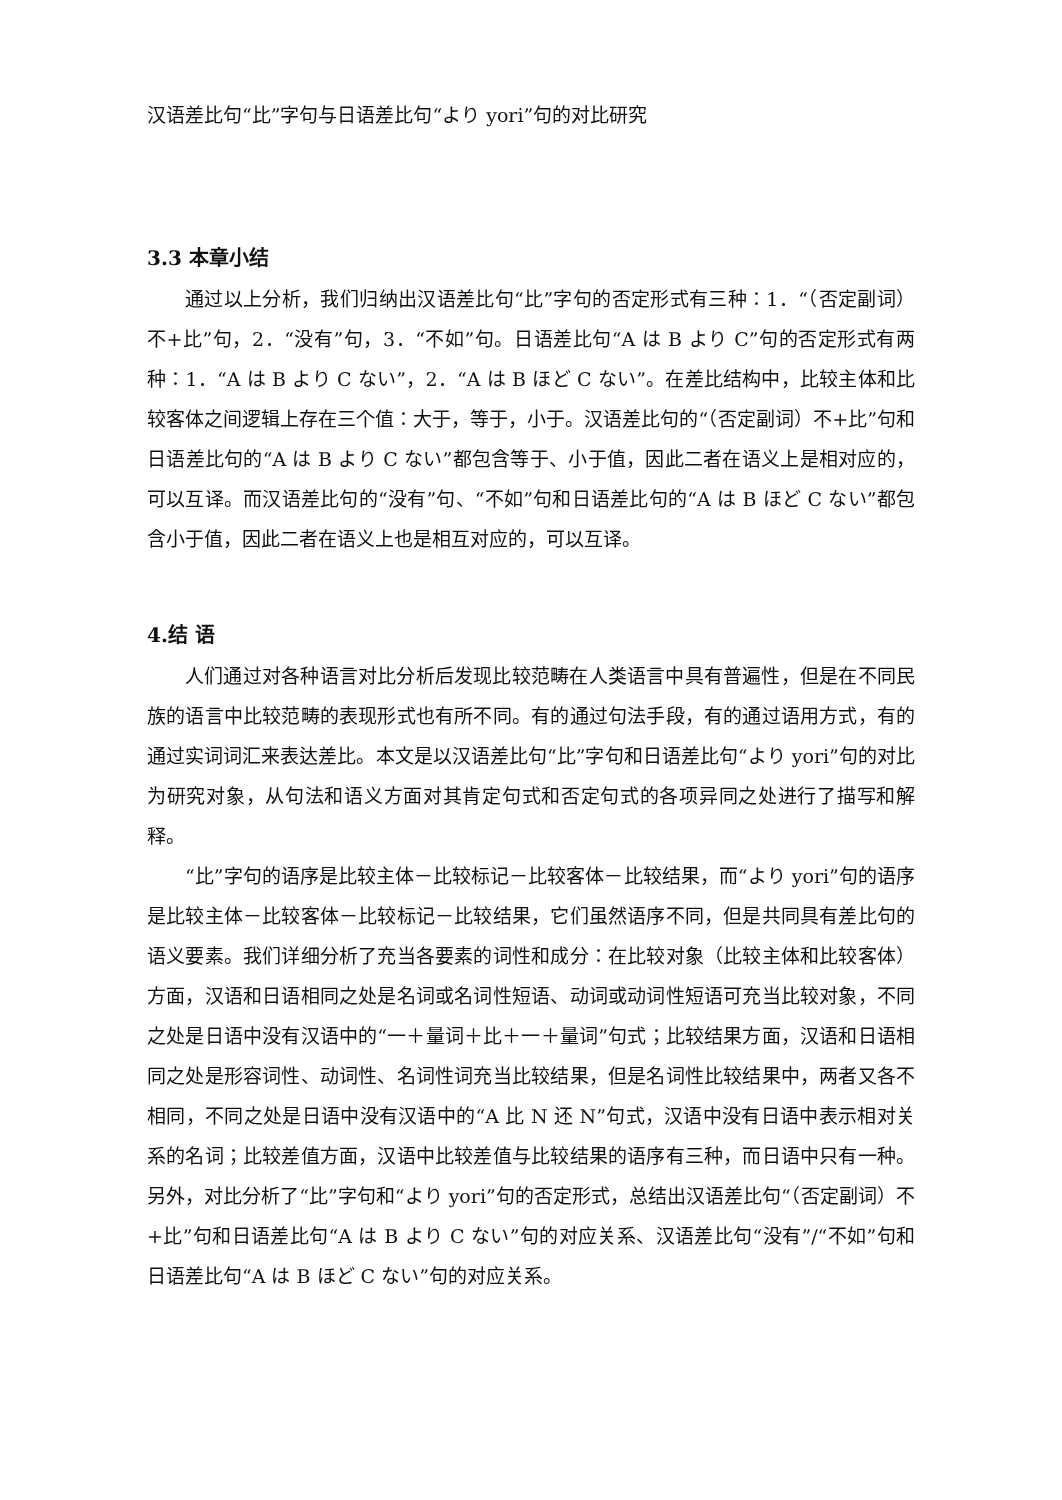汉语差比句“比”字句与日语差比句“より yori”句的对比研究
3.3 本章小结
通过以上分析，我们归纳出汉语差比句“比”字句的否定形式有三种：1．“（否定副词）不+比”句，2．“没有”句，3．“不如”句。日语差比句“A は B より C”句的否定形式有两种：1．“A は B より C ない”，2．“A は B ほど C ない”。在差比结构中，比较主体和比较客体之间逻辑上存在三个值：大于，等于，小于。汉语差比句的“（否定副词）不+比”句和日语差比句的“A は B より C ない”都包含等于、小于值，因此二者在语义上是相对应的，可以互译。而汉语差比句的“没有”句、“不如”句和日语差比句的“A は B ほど C ない”都包含小于值，因此二者在语义上也是相互对应的，可以互译。
4.结 语
人们通过对各种语言对比分析后发现比较范畴在人类语言中具有普遍性，但是在不同民族的语言中比较范畴的表现形式也有所不同。有的通过句法手段，有的通过语用方式，有的通过实词词汇来表达差比。本文是以汉语差比句“比”字句和日语差比句“より yori”句的对比为研究对象，从句法和语义方面对其肯定句式和否定句式的各项异同之处进行了描写和解释。
“比”字句的语序是比较主体－比较标记－比较客体－比较结果，而“より yori”句的语序是比较主体－比较客体－比较标记－比较结果，它们虽然语序不同，但是共同具有差比句的语义要素。我们详细分析了充当各要素的词性和成分：在比较对象（比较主体和比较客体）方面，汉语和日语相同之处是名词或名词性短语、动词或动词性短语可充当比较对象，不同之处是日语中没有汉语中的“一＋量词＋比＋一＋量词”句式；比较结果方面，汉语和日语相同之处是形容词性、动词性、名词性词充当比较结果，但是名词性比较结果中，两者又各不相同，不同之处是日语中没有汉语中的“A 比 N 还 N”句式，汉语中没有日语中表示相对关系的名词；比较差值方面，汉语中比较差值与比较结果的语序有三种，而日语中只有一种。另外，对比分析了“比”字句和“より yori”句的否定形式，总结出汉语差比句“（否定副词）不+比”句和日语差比句“A は B より C ない”句的对应关系、汉语差比句“没有”/“不如”句和日语差比句“A は B ほど C ない”句的对应关系。